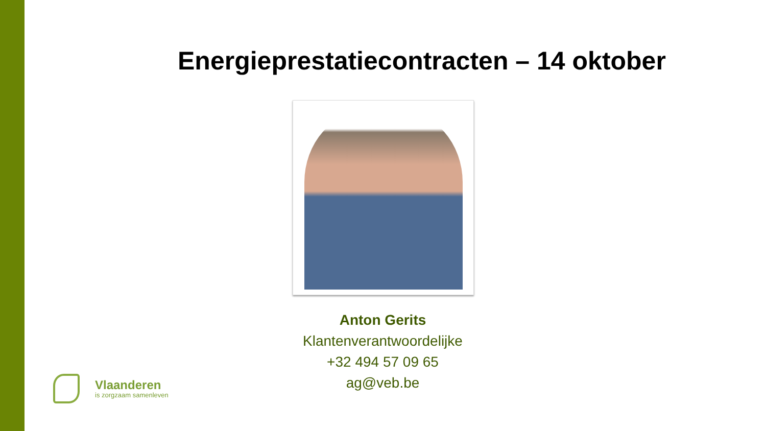Energieprestatiecontracten – 14 oktober
Anton Gerits
Klantenverantwoordelijke
+32 494 57 09 65
ag@veb.be
Vlaanderen
is zorgzaam samenleven